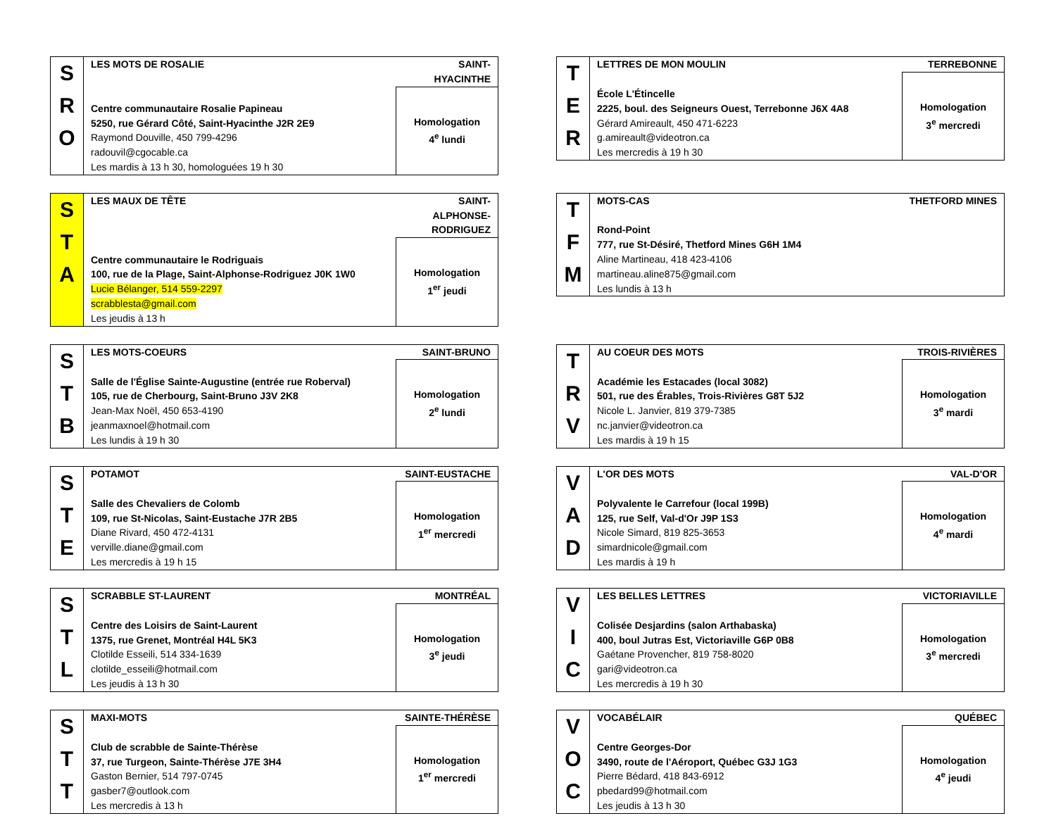| S R O | LES MOTS DE ROSALIE | SAINT-HYACINTHE |
| | Centre communautaire Rosalie Papineau 5250, rue Gérard Côté, Saint-Hyacinthe J2R 2E9 Raymond Douville, 450 799-4296 radouvil@cgocable.ca Les mardis à 13 h 30, homologuées 19 h 30 | Homologation 4<sup>e</sup> lundi |
| T E R | LETTRES DE MON MOULIN | TERREBONNE |
| | École L'Étincelle 2225, boul. des Seigneurs Ouest, Terrebonne J6X 4A8 Gérard Amireault, 450 471-6223 g.amireault@videotron.ca Les mercredis à 19 h 30 | Homologation 3<sup>e</sup> mercredi |
| S T A | LES MAUX DE TÊTE | SAINT-ALPHONSE-RODRIGUEZ |
| | Centre communautaire le Rodriguais 100, rue de la Plage, Saint-Alphonse-Rodriguez J0K 1W0 Lucie Bélanger, 514 559-2297 scrabblesta@gmail.com Les jeudis à 13 h | Homologation 1<sup>er</sup> jeudi |
| T F M | MOTS-CAS | THETFORD MINES |
| | Rond-Point 777, rue St-Désiré, Thetford Mines G6H 1M4 Aline Martineau, 418 423-4106 martineau.aline875@gmail.com Les lundis à 13 h | |
| S T B | LES MOTS-COEURS | SAINT-BRUNO |
| | Salle de l'Église Sainte-Augustine (entrée rue Roberval) 105, rue de Cherbourg, Saint-Bruno J3V 2K8 Jean-Max Noël, 450 653-4190 jeanmaxnoel@hotmail.com Les lundis à 19 h 30 | Homologation 2<sup>e</sup> lundi |
| T R V | AU COEUR DES MOTS | TROIS-RIVIÈRES |
| | Académie les Estacades (local 3082) 501, rue des Érables, Trois-Rivières G8T 5J2 Nicole L. Janvier, 819 379-7385 nc.janvier@videotron.ca Les mardis à 19 h 15 | Homologation 3<sup>e</sup> mardi |
| S T E | POTAMOT | SAINT-EUSTACHE |
| | Salle des Chevaliers de Colomb 109, rue St-Nicolas, Saint-Eustache J7R 2B5 Diane Rivard, 450 472-4131 verville.diane@gmail.com Les mercredis à 19 h 15 | Homologation 1<sup>er</sup> mercredi |
| V A D | L'OR DES MOTS | VAL-D'OR |
| | Polyvalente le Carrefour (local 199B) 125, rue Self, Val-d'Or J9P 1S3 Nicole Simard, 819 825-3653 simardnicole@gmail.com Les mardis à 19 h | Homologation 4<sup>e</sup> mardi |
| S T L | SCRABBLE ST-LAURENT | MONTRÉAL |
| | Centre des Loisirs de Saint-Laurent 1375, rue Grenet, Montréal H4L 5K3 Clotilde Esseili, 514 334-1639 clotilde_esseili@hotmail.com Les jeudis à 13 h 30 | Homologation 3<sup>e</sup> jeudi |
| V I C | LES BELLES LETTRES | VICTORIAVILLE |
| | Colisée Desjardins (salon Arthabaska) 400, boul Jutras Est, Victoriaville G6P 0B8 Gaétane Provencher, 819 758-8020 gari@videotron.ca Les mercredis à 19 h 30 | Homologation 3<sup>e</sup> mercredi |
| S T T | MAXI-MOTS | SAINTE-THÉRÈSE |
| | Club de scrabble de Sainte-Thérèse 37, rue Turgeon, Sainte-Thérèse J7E 3H4 Gaston Bernier, 514 797-0745 gasber7@outlook.com Les mercredis à 13 h | Homologation 1<sup>er</sup> mercredi |
| V O C | VOCABÉLAIR | QUÉBEC |
| | Centre Georges-Dor 3490, route de l'Aéroport, Québec G3J 1G3 Pierre Bédard, 418 843-6912 pbedard99@hotmail.com Les jeudis à 13 h 30 | Homologation 4<sup>e</sup> jeudi |